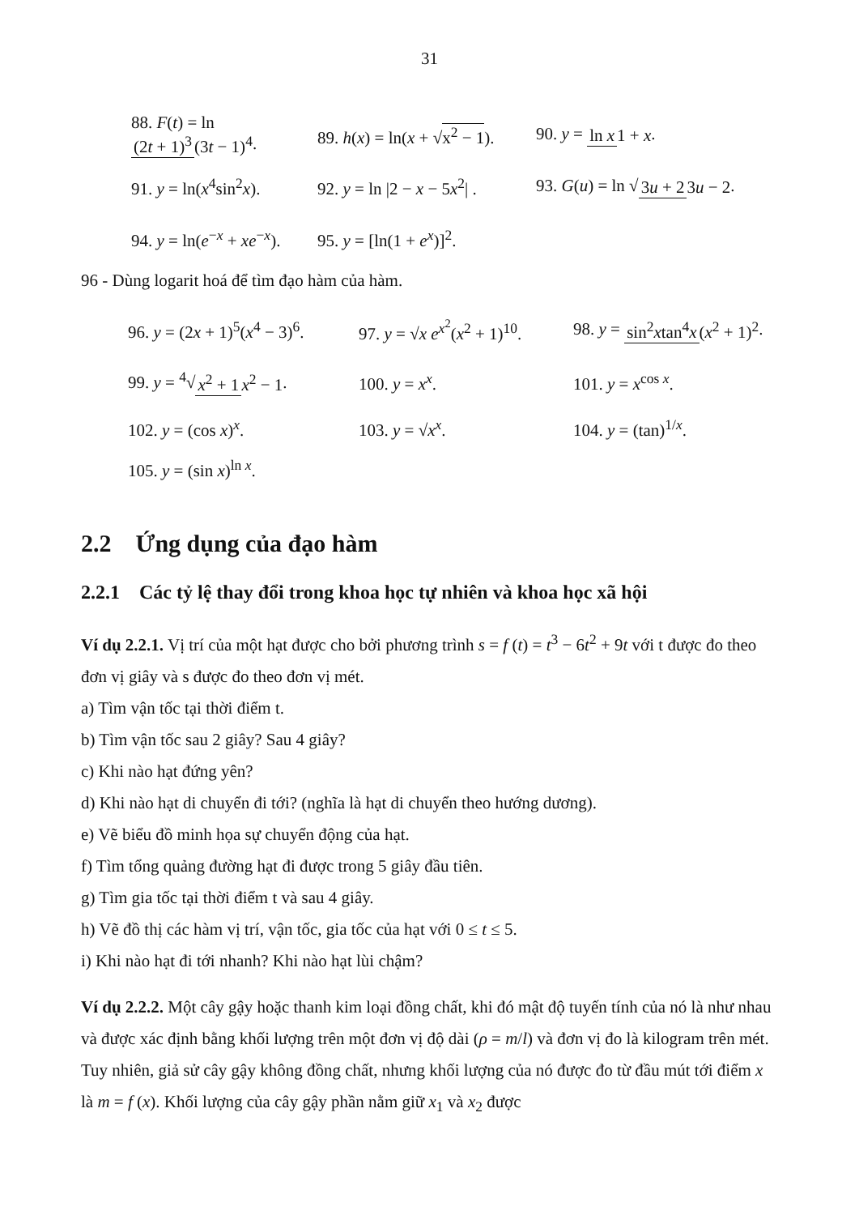31
88. F(t) = ln (2t + 1)<sup>3</sup> (3t − 1)<sup>4</sup>. 89. h(x) = ln(x + √x<sup>2</sup> − 1). 90. y = ln x 1 + x.
91. y = ln(x<sup>4</sup>sin<sup>2</sup>x). 92. y = ln |2 − x − 5x<sup>2</sup>| . 93. G(u) = ln √3u + 2 3u − 2.
94. y = ln(e<sup>−x</sup> + xe<sup>−x</sup>). 95. y = [ln(1 + e<sup>x</sup>)]<sup>2</sup>.
96 - Dùng logarit hoá để tìm đạo hàm của hàm.
96. y = (2x + 1)<sup>5</sup>(x<sup>4</sup> − 3)<sup>6</sup>. 97. y = √x e<sup>x<sup>2</sup></sup>(x<sup>2</sup> + 1)<sup>10</sup>. 98. y = sin<sup>2</sup>xtan<sup>4</sup>x (x<sup>2</sup> + 1)<sup>2</sup>.
99. y = <sup>4</sup>√x<sup>2</sup> + 1 x<sup>2</sup> − 1. 100. y = x<sup>x</sup>. 101. y = x<sup>cos x</sup>.
102. y = (cos x)<sup>x</sup>. 103. y = √x<sup>x</sup>. 104. y = (tan)<sup>1/x</sup>.
105. y = (sin x)<sup>ln x</sup>.
2.2 Ứng dụng của đạo hàm
2.2.1 Các tỷ lệ thay đổi trong khoa học tự nhiên và khoa học xã hội
Ví dụ 2.2.1. Vị trí của một hạt được cho bởi phương trình s = f (t) = t<sup>3</sup> − 6t<sup>2</sup> + 9t với t được đo theo đơn vị giây và s được đo theo đơn vị mét.
a) Tìm vận tốc tại thời điểm t.
b) Tìm vận tốc sau 2 giây? Sau 4 giây?
c) Khi nào hạt đứng yên?
d) Khi nào hạt di chuyển đi tới? (nghĩa là hạt di chuyển theo hướng dương).
e) Vẽ biểu đồ minh họa sự chuyển động của hạt.
f) Tìm tổng quảng đường hạt đi được trong 5 giây đầu tiên.
g) Tìm gia tốc tại thời điểm t và sau 4 giây.
h) Vẽ đồ thị các hàm vị trí, vận tốc, gia tốc của hạt với 0 ≤ t ≤ 5.
i) Khi nào hạt đi tới nhanh? Khi nào hạt lùi chậm?
Ví dụ 2.2.2. Một cây gậy hoặc thanh kim loại đồng chất, khi đó mật độ tuyến tính của nó là như nhau và được xác định bằng khối lượng trên một đơn vị độ dài (ρ = m/l) và đơn vị đo là kilogram trên mét. Tuy nhiên, giả sử cây gậy không đồng chất, nhưng khối lượng của nó được đo từ đầu mút tới điểm x là m = f (x). Khối lượng của cây gậy phần nằm giữ x<sub>1</sub> và x<sub>2</sub> được